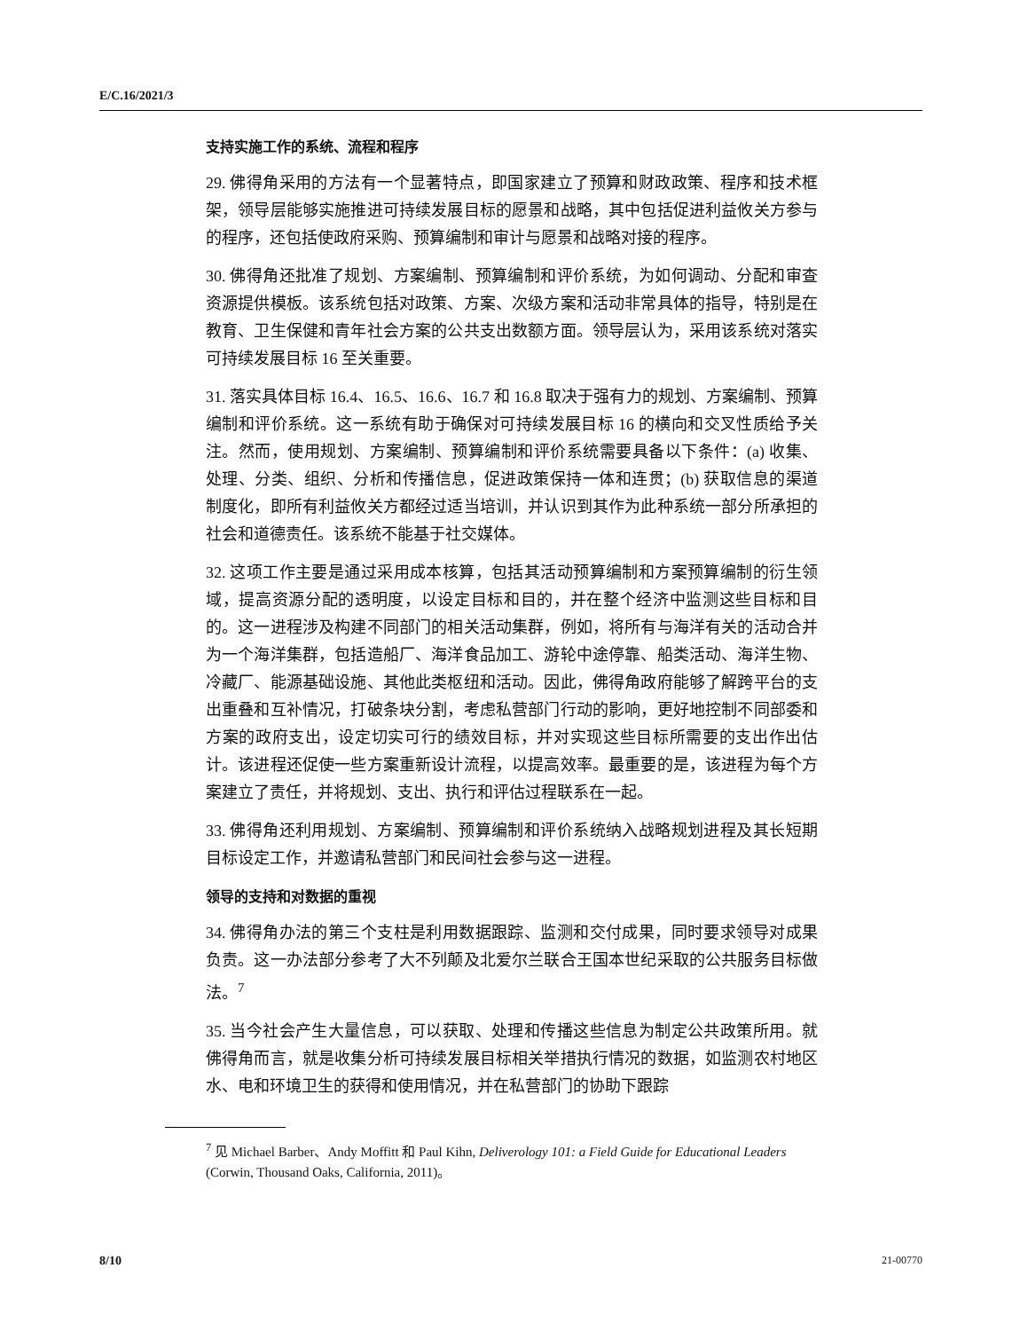E/C.16/2021/3
支持实施工作的系统、流程和程序
29. 佛得角采用的方法有一个显著特点，即国家建立了预算和财政政策、程序和技术框架，领导层能够实施推进可持续发展目标的愿景和战略，其中包括促进利益攸关方参与的程序，还包括使政府采购、预算编制和审计与愿景和战略对接的程序。
30. 佛得角还批准了规划、方案编制、预算编制和评价系统，为如何调动、分配和审查资源提供模板。该系统包括对政策、方案、次级方案和活动非常具体的指导，特别是在教育、卫生保健和青年社会方案的公共支出数额方面。领导层认为，采用该系统对落实可持续发展目标 16 至关重要。
31. 落实具体目标 16.4、16.5、16.6、16.7 和 16.8 取决于强有力的规划、方案编制、预算编制和评价系统。这一系统有助于确保对可持续发展目标 16 的横向和交叉性质给予关注。然而，使用规划、方案编制、预算编制和评价系统需要具备以下条件：(a) 收集、处理、分类、组织、分析和传播信息，促进政策保持一体和连贯；(b) 获取信息的渠道制度化，即所有利益攸关方都经过适当培训，并认识到其作为此种系统一部分所承担的社会和道德责任。该系统不能基于社交媒体。
32. 这项工作主要是通过采用成本核算，包括其活动预算编制和方案预算编制的衍生领域，提高资源分配的透明度，以设定目标和目的，并在整个经济中监测这些目标和目的。这一进程涉及构建不同部门的相关活动集群，例如，将所有与海洋有关的活动合并为一个海洋集群，包括造船厂、海洋食品加工、游轮中途停靠、船类活动、海洋生物、冷藏厂、能源基础设施、其他此类枢纽和活动。因此，佛得角政府能够了解跨平台的支出重叠和互补情况，打破条块分割，考虑私营部门行动的影响，更好地控制不同部委和方案的政府支出，设定切实可行的绩效目标，并对实现这些目标所需要的支出作出估计。该进程还促使一些方案重新设计流程，以提高效率。最重要的是，该进程为每个方案建立了责任，并将规划、支出、执行和评估过程联系在一起。
33. 佛得角还利用规划、方案编制、预算编制和评价系统纳入战略规划进程及其长短期目标设定工作，并邀请私营部门和民间社会参与这一进程。
领导的支持和对数据的重视
34. 佛得角办法的第三个支柱是利用数据跟踪、监测和交付成果，同时要求领导对成果负责。这一办法部分参考了大不列颠及北爱尔兰联合王国本世纪采取的公共服务目标做法。<sup>7</sup>
35. 当今社会产生大量信息，可以获取、处理和传播这些信息为制定公共政策所用。就佛得角而言，就是收集分析可持续发展目标相关举措执行情况的数据，如监测农村地区水、电和环境卫生的获得和使用情况，并在私营部门的协助下跟踪
<sup>7</sup> 见 Michael Barber、Andy Moffitt 和 Paul Kihn, Deliverology 101: a Field Guide for Educational Leaders (Corwin, Thousand Oaks, California, 2011)。
8/10 21-00770